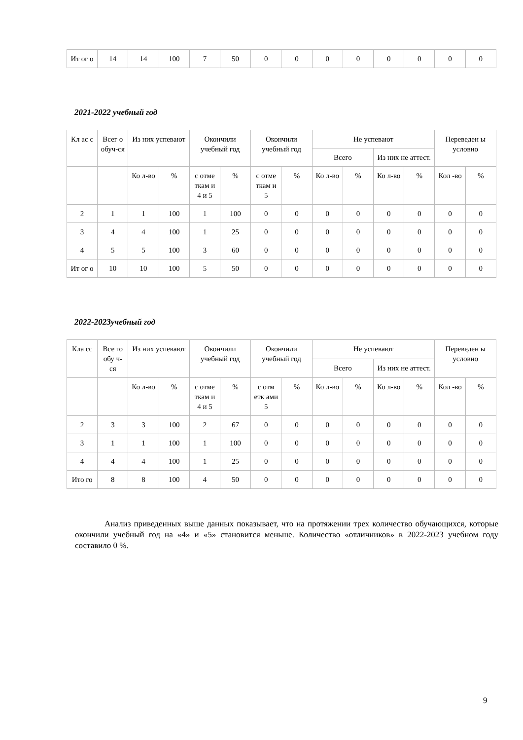| Ит ог о | 14 | 14 | 100 | 7 | 50 | 0 | 0 | 0 | 0 | 0 | 0 | 0 | 0 |
2021-2022 учебный год
| Кл ас с | Всег о обуч-ся | Из них успевают | | Окончили учебный год | | Окончили учебный год | | Не успевают | | | | Переведен ы условно | |
| --- | --- | --- | --- | --- | --- | --- | --- | --- | --- | --- | --- | --- | --- |
| | | | | | | | | Всего | | Из них не аттест. | | | |
| | | Ко л-во | % | с отме ткам и 4 и 5 | % | с отме ткам и 5 | % | Ко л-во | % | Ко л-во | % | Кол -во | % |
| 2 | 1 | 1 | 100 | 1 | 100 | 0 | 0 | 0 | 0 | 0 | 0 | 0 | 0 |
| 3 | 4 | 4 | 100 | 1 | 25 | 0 | 0 | 0 | 0 | 0 | 0 | 0 | 0 |
| 4 | 5 | 5 | 100 | 3 | 60 | 0 | 0 | 0 | 0 | 0 | 0 | 0 | 0 |
| Ит ог о | 10 | 10 | 100 | 5 | 50 | 0 | 0 | 0 | 0 | 0 | 0 | 0 | 0 |
2022-2023учебный год
| Кла сс | Все го обу ч-ся | Из них успевают | | Окончили учебный год | | Окончили учебный год | | Не успевают | | | | Переведен ы условно | |
| --- | --- | --- | --- | --- | --- | --- | --- | --- | --- | --- | --- | --- | --- |
| | | | | | | | | Всего | | Из них не аттест. | | | |
| | | Ко л-во | % | с отме ткам и 4 и 5 | % | с отм етк ами 5 | % | Ко л-во | % | Ко л-во | % | Кол -во | % |
| 2 | 3 | 3 | 100 | 2 | 67 | 0 | 0 | 0 | 0 | 0 | 0 | 0 | 0 |
| 3 | 1 | 1 | 100 | 1 | 100 | 0 | 0 | 0 | 0 | 0 | 0 | 0 | 0 |
| 4 | 4 | 4 | 100 | 1 | 25 | 0 | 0 | 0 | 0 | 0 | 0 | 0 | 0 |
| Ито го | 8 | 8 | 100 | 4 | 50 | 0 | 0 | 0 | 0 | 0 | 0 | 0 | 0 |
Анализ приведенных выше данных показывает, что на протяжении трех количество обучающихся, которые окончили учебный год на «4» и «5» становится меньше. Количество «отличников» в 2022-2023 учебном году составило 0 %.
9